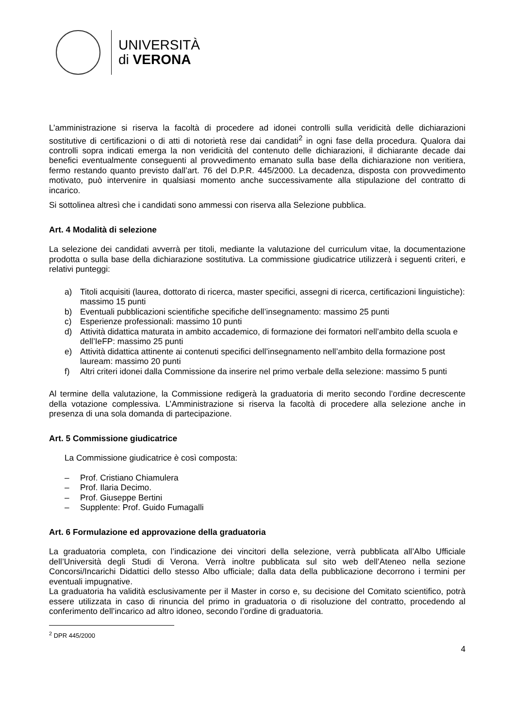UNIVERSITÀ
di VERONA
L’amministrazione si riserva la facoltà di procedere ad idonei controlli sulla veridicità delle dichiarazioni sostitutive di certificazioni o di atti di notorietà rese dai candidati<sup>2</sup> in ogni fase della procedura. Qualora dai controlli sopra indicati emerga la non veridicità del contenuto delle dichiarazioni, il dichiarante decade dai benefici eventualmente conseguenti al provvedimento emanato sulla base della dichiarazione non veritiera, fermo restando quanto previsto dall’art. 76 del D.P.R. 445/2000. La decadenza, disposta con provvedimento motivato, può intervenire in qualsiasi momento anche successivamente alla stipulazione del contratto di incarico.
Si sottolinea altresì che i candidati sono ammessi con riserva alla Selezione pubblica.
Art. 4 Modalità di selezione
La selezione dei candidati avverrà per titoli, mediante la valutazione del curriculum vitae, la documentazione prodotta o sulla base della dichiarazione sostitutiva. La commissione giudicatrice utilizzerà i seguenti criteri, e relativi punteggi:
a) Titoli acquisiti (laurea, dottorato di ricerca, master specifici, assegni di ricerca, certificazioni linguistiche): massimo 15 punti
b) Eventuali pubblicazioni scientifiche specifiche dell’insegnamento: massimo 25 punti
c) Esperienze professionali: massimo 10 punti
d) Attività didattica maturata in ambito accademico, di formazione dei formatori nell’ambito della scuola e dell’IeFP: massimo 25 punti
e) Attività didattica attinente ai contenuti specifici dell’insegnamento nell’ambito della formazione post lauream: massimo 20 punti
f) Altri criteri idonei dalla Commissione da inserire nel primo verbale della selezione: massimo 5 punti
Al termine della valutazione, la Commissione redigerà la graduatoria di merito secondo l’ordine decrescente della votazione complessiva. L’Amministrazione si riserva la facoltà di procedere alla selezione anche in presenza di una sola domanda di partecipazione.
Art. 5 Commissione giudicatrice
La Commissione giudicatrice è così composta:
– Prof. Cristiano Chiamulera
– Prof. Ilaria Decimo.
– Prof. Giuseppe Bertini
– Supplente: Prof. Guido Fumagalli
Art. 6 Formulazione ed approvazione della graduatoria
La graduatoria completa, con l’indicazione dei vincitori della selezione, verrà pubblicata all’Albo Ufficiale dell’Università degli Studi di Verona. Verrà inoltre pubblicata sul sito web dell’Ateneo nella sezione Concorsi/Incarichi Didattici dello stesso Albo ufficiale; dalla data della pubblicazione decorrono i termini per eventuali impugnative.
La graduatoria ha validità esclusivamente per il Master in corso e, su decisione del Comitato scientifico, potrà essere utilizzata in caso di rinuncia del primo in graduatoria o di risoluzione del contratto, procedendo al conferimento dell’incarico ad altro idoneo, secondo l’ordine di graduatoria.
<sup>2</sup> DPR 445/2000
4